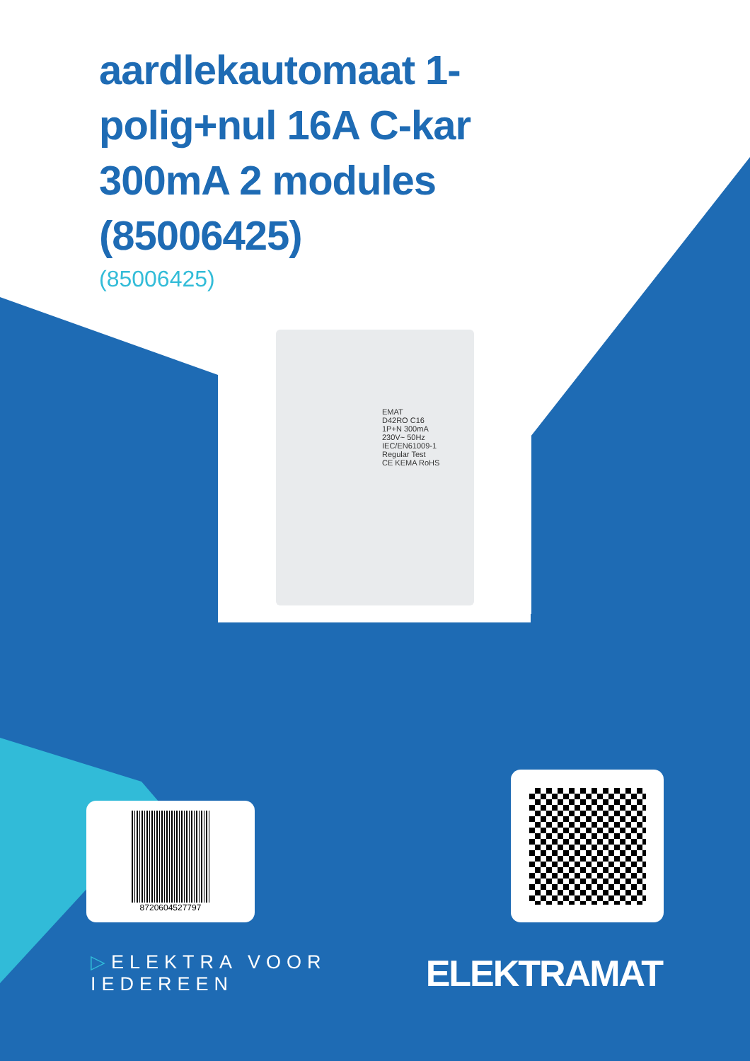aardlekautomaat 1-polig+nul 16A C-kar 300mA 2 modules (85006425)
(85006425)
EMAT
D42RO C16
1P+N 300mA
230V~ 50Hz
IEC/EN61009-1
Regular Test
CE KEMA RoHS
8720604527797
▷ELEKTRA VOOR IEDEREEN ELEKTRAMAT